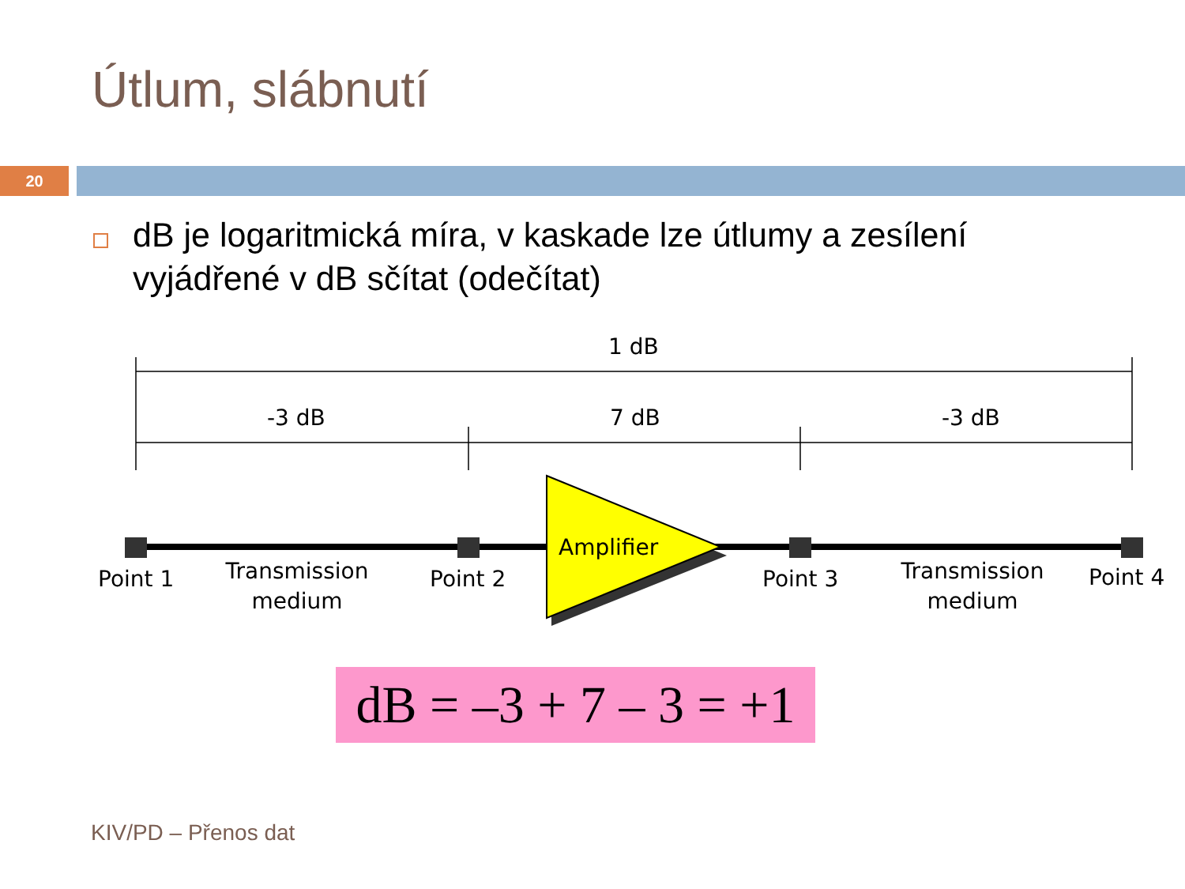Útlum, slábnutí
20
dB je logaritmická míra, v kaskade lze útlumy a zesílení vyjádřené v dB sčítat (odečítat)
1 dB
-3 dB
7 dB
-3 dB
Amplifier
Point 1
Point 2
Point 3
Point 4
Transmission
medium
Transmission
medium
dB = –3 + 7 – 3 = +1
KIV/PD – Přenos dat